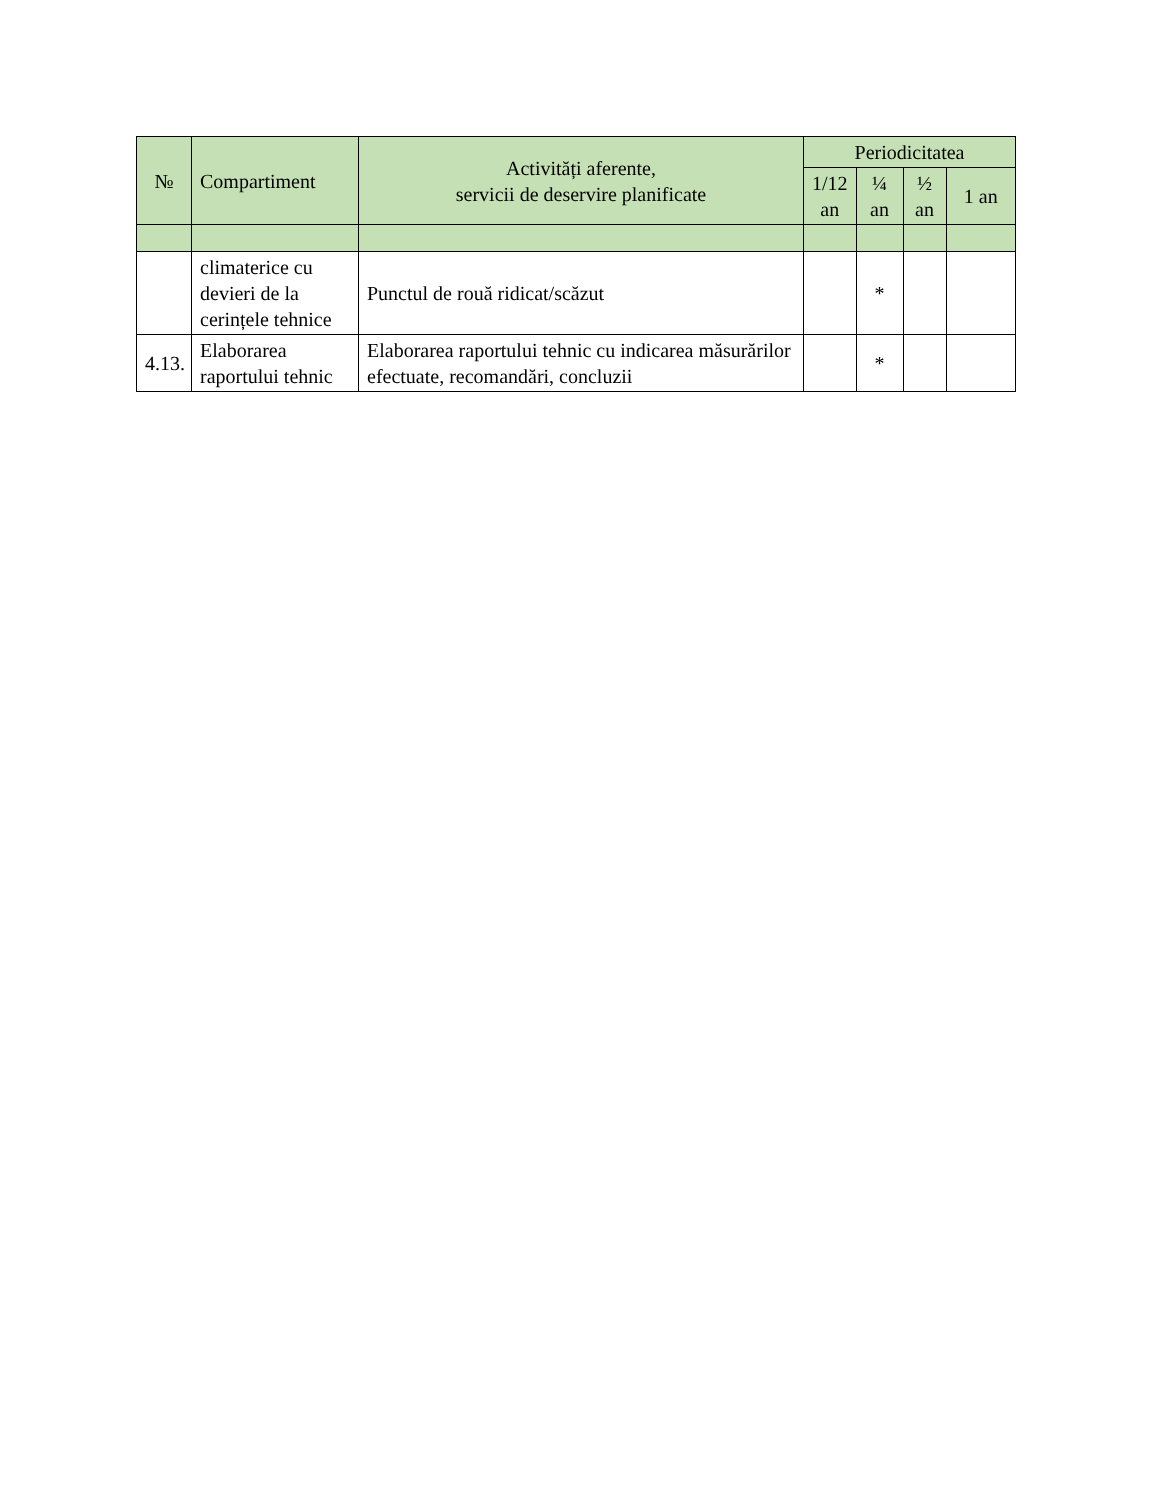| № | Compartiment | Activități aferente, servicii de deservire planificate | Periodicitatea | | | |
| --- | --- | --- | --- | --- | --- | --- |
| | | | 1/12 an | ¼ an | ½ an | 1 an |
| | climaterice cu devieri de la cerințele tehnice | Punctul de rouă ridicat/scăzut | | * | | |
| 4.13. | Elaborarea raportului tehnic | Elaborarea raportului tehnic cu indicarea măsurărilor efectuate, recomandări, concluzii | | * | | |